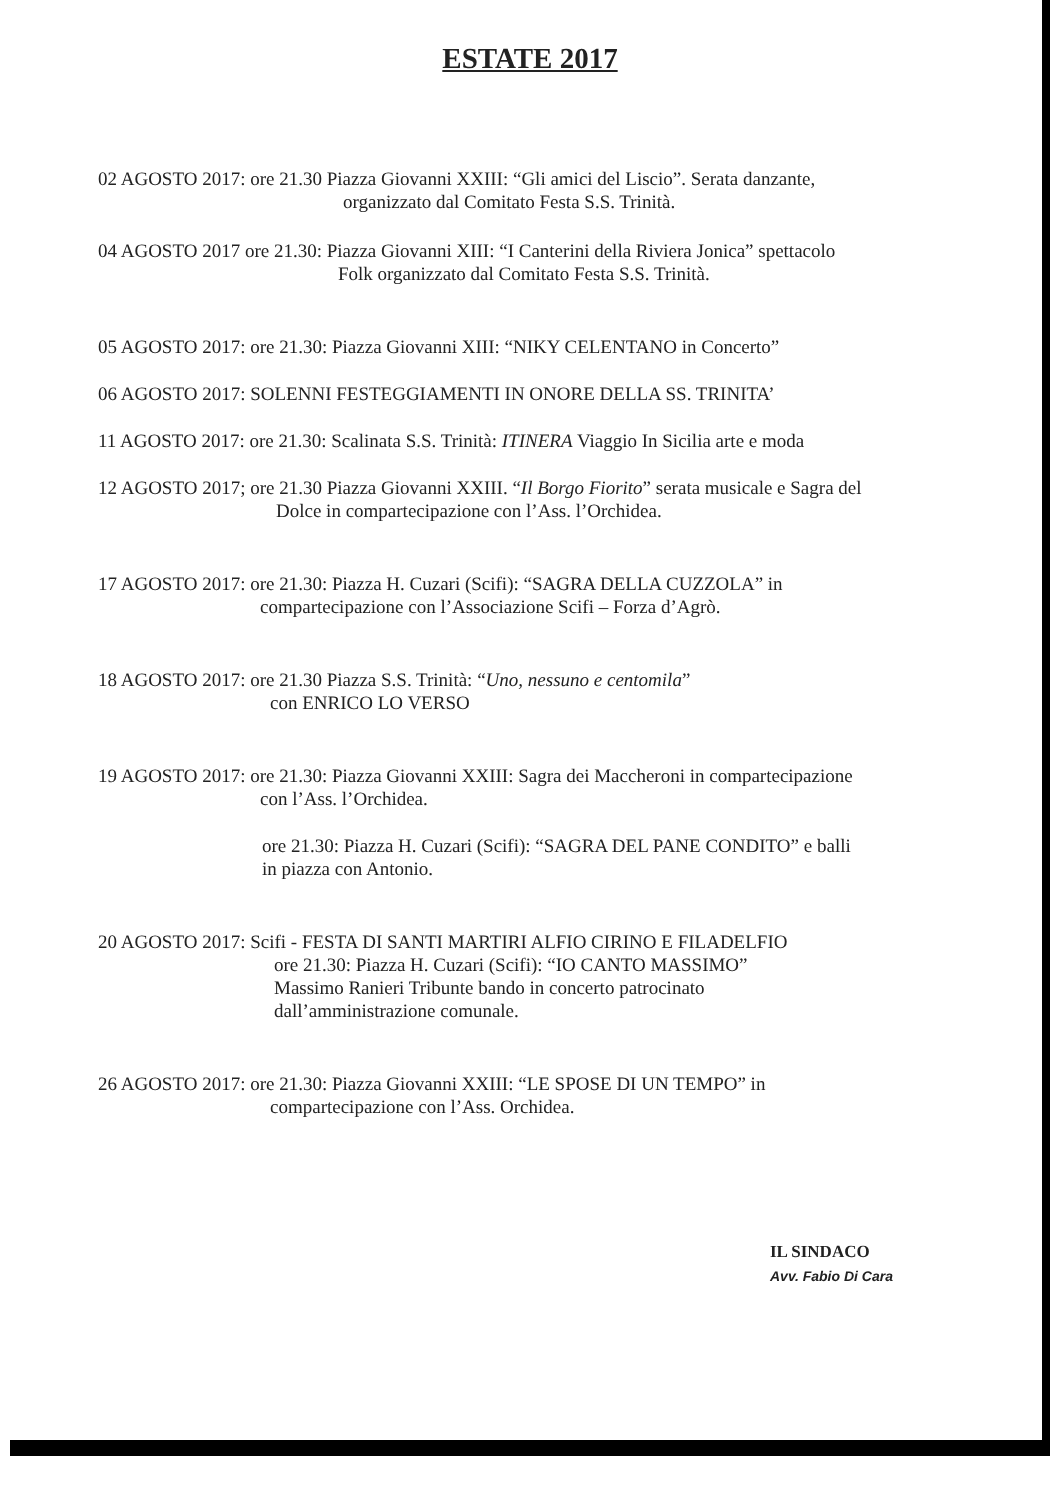ESTATE 2017
02 AGOSTO 2017: ore 21.30 Piazza Giovanni XXIII: “Gli amici del Liscio”. Serata danzante,
organizzato dal Comitato Festa S.S. Trinità.
04 AGOSTO 2017 ore 21.30: Piazza Giovanni XIII: “I Canterini della Riviera Jonica” spettacolo
Folk organizzato dal Comitato Festa S.S. Trinità.
05 AGOSTO 2017: ore 21.30: Piazza Giovanni XIII: “NIKY CELENTANO in Concerto”
06 AGOSTO 2017: SOLENNI FESTEGGIAMENTI IN ONORE DELLA SS. TRINITA’
11 AGOSTO 2017: ore 21.30: Scalinata S.S. Trinità: ITINERA Viaggio In Sicilia arte e moda
12 AGOSTO 2017; ore 21.30 Piazza Giovanni XXIII. “Il Borgo Fiorito” serata musicale e Sagra del
Dolce in compartecipazione con l’Ass. l’Orchidea.
17 AGOSTO 2017: ore 21.30: Piazza H. Cuzari (Scifi): “SAGRA DELLA CUZZOLA” in
compartecipazione con l’Associazione Scifi – Forza d’Agrò.
18 AGOSTO 2017: ore 21.30 Piazza S.S. Trinità: “Uno, nessuno e centomila”
con ENRICO LO VERSO
19 AGOSTO 2017: ore 21.30: Piazza Giovanni XXIII: Sagra dei Maccheroni in compartecipazione
con l’Ass. l’Orchidea.
ore 21.30: Piazza H. Cuzari (Scifi): “SAGRA DEL PANE CONDITO” e balli
in piazza con Antonio.
20 AGOSTO 2017: Scifi - FESTA DI SANTI MARTIRI ALFIO CIRINO E FILADELFIO
ore 21.30: Piazza H. Cuzari (Scifi): “IO CANTO MASSIMO”
Massimo Ranieri Tribunte bando in concerto patrocinato
dall’amministrazione comunale.
26 AGOSTO 2017: ore 21.30: Piazza Giovanni XXIII: “LE SPOSE DI UN TEMPO” in
compartecipazione con l’Ass. Orchidea.
IL SINDACO
Avv. Fabio Di Cara